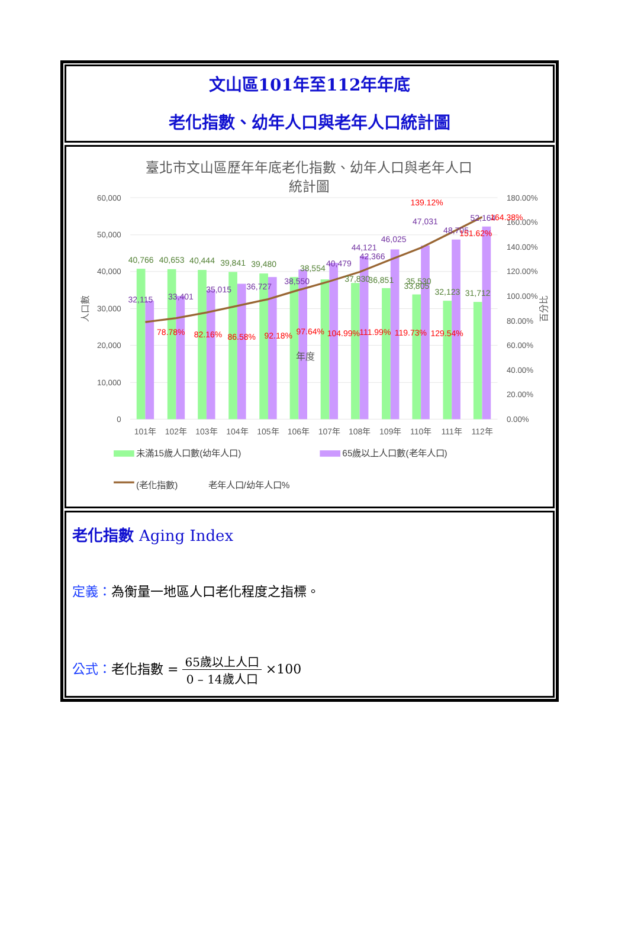文山區101年至112年年底
老化指數、幼年人口與老年人口統計圖
臺北市文山區歷年年底老化指數、幼年人口與老年人口
統計圖
60,000
50,000
40,000
30,000
20,000
10,000
0
180.00%
160.00%
140.00%
120.00%
100.00%
80.00%
60.00%
40.00%
20.00%
0.00%
人口數
百分比
40,766
40,653
40,444
39,841
39,480
38,554
37,830
36,851
35,530
33,805
32,123
31,712
32,115
33,401
35,015
36,727
38,550
40,479
42,366
44,121
46,025
47,031
48,705
52,164
78.78%
82.16%
86.58%
92.18%
97.64%
104.99%
111.99%
119.73%
129.54%
139.12%
151.62%
164.38%
年度
101年
102年
103年
104年
105年
106年
107年
108年
109年
110年
111年
112年
未滿15歲人口數(幼年人口)
65歲以上人口數(老年人口)
(老化指數)
老年人口/幼年人口%
老化指數 Aging Index
定義：為衡量一地區人口老化程度之指標。
公式：老化指數 = 65歲以上人口
0 – 14歲人口 ×100